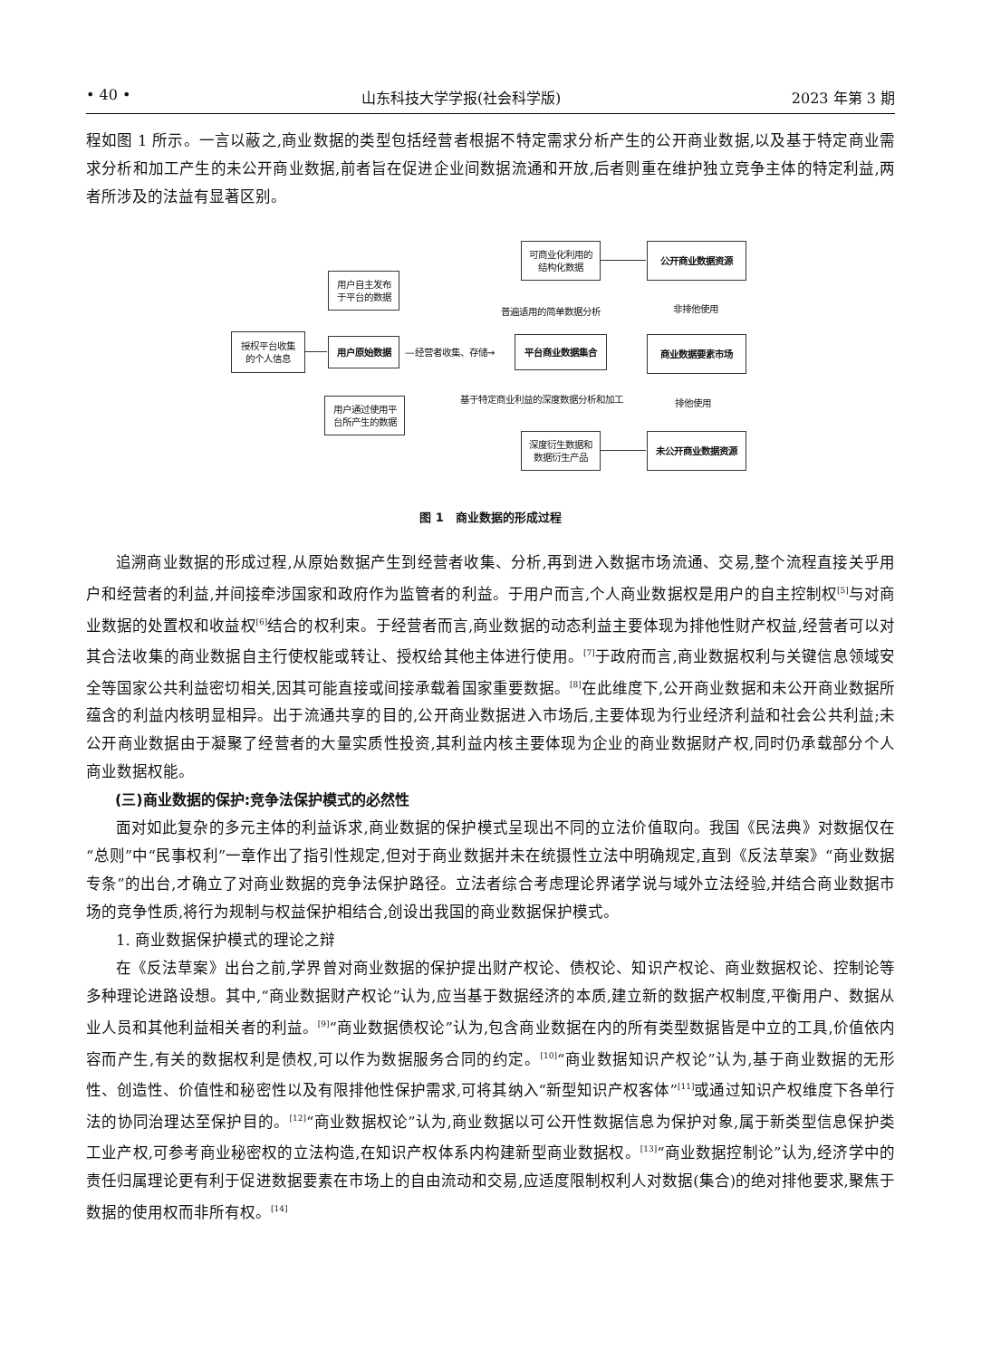• 40 • 山东科技大学学报(社会科学版) 2023 年第 3 期
程如图 1 所示。一言以蔽之,商业数据的类型包括经营者根据不特定需求分析产生的公开商业数据,以及基于特定商业需求分析和加工产生的未公开商业数据,前者旨在促进企业间数据流通和开放,后者则重在维护独立竞争主体的特定利益,两者所涉及的法益有显著区别。
授权平台收集
的个人信息
用户自主发布
于平台的数据
用户原始数据
用户通过使用平
台所产生的数据
—经营者收集、存储→
平台商业数据集合
可商业化利用的
结构化数据
普遍适用的简单数据分析
基于特定商业利益的深度数据分析和加工
深度衍生数据和
数据衍生产品
公开商业数据资源
非排他使用
商业数据要素市场
排他使用
未公开商业数据资源
图 1　商业数据的形成过程
追溯商业数据的形成过程,从原始数据产生到经营者收集、分析,再到进入数据市场流通、交易,整个流程直接关乎用户和经营者的利益,并间接牵涉国家和政府作为监管者的利益。于用户而言,个人商业数据权是用户的自主控制权<sup>[5]</sup>与对商业数据的处置权和收益权<sup>[6]</sup>结合的权利束。于经营者而言,商业数据的动态利益主要体现为排他性财产权益,经营者可以对其合法收集的商业数据自主行使权能或转让、授权给其他主体进行使用。<sup>[7]</sup>于政府而言,商业数据权利与关键信息领域安全等国家公共利益密切相关,因其可能直接或间接承载着国家重要数据。<sup>[8]</sup>在此维度下,公开商业数据和未公开商业数据所蕴含的利益内核明显相异。出于流通共享的目的,公开商业数据进入市场后,主要体现为行业经济利益和社会公共利益;未公开商业数据由于凝聚了经营者的大量实质性投资,其利益内核主要体现为企业的商业数据财产权,同时仍承载部分个人商业数据权能。
(三)商业数据的保护:竞争法保护模式的必然性
面对如此复杂的多元主体的利益诉求,商业数据的保护模式呈现出不同的立法价值取向。我国《民法典》对数据仅在“总则”中“民事权利”一章作出了指引性规定,但对于商业数据并未在统摄性立法中明确规定,直到《反法草案》“商业数据专条”的出台,才确立了对商业数据的竞争法保护路径。立法者综合考虑理论界诸学说与域外立法经验,并结合商业数据市场的竞争性质,将行为规制与权益保护相结合,创设出我国的商业数据保护模式。
1. 商业数据保护模式的理论之辩
在《反法草案》出台之前,学界曾对商业数据的保护提出财产权论、债权论、知识产权论、商业数据权论、控制论等多种理论进路设想。其中,“商业数据财产权论”认为,应当基于数据经济的本质,建立新的数据产权制度,平衡用户、数据从业人员和其他利益相关者的利益。<sup>[9]</sup>“商业数据债权论”认为,包含商业数据在内的所有类型数据皆是中立的工具,价值依内容而产生,有关的数据权利是债权,可以作为数据服务合同的约定。<sup>[10]</sup>“商业数据知识产权论”认为,基于商业数据的无形性、创造性、价值性和秘密性以及有限排他性保护需求,可将其纳入“新型知识产权客体”<sup>[11]</sup>或通过知识产权维度下各单行法的协同治理达至保护目的。<sup>[12]</sup>“商业数据权论”认为,商业数据以可公开性数据信息为保护对象,属于新类型信息保护类工业产权,可参考商业秘密权的立法构造,在知识产权体系内构建新型商业数据权。<sup>[13]</sup>“商业数据控制论”认为,经济学中的责任归属理论更有利于促进数据要素在市场上的自由流动和交易,应适度限制权利人对数据(集合)的绝对排他要求,聚焦于数据的使用权而非所有权。<sup>[14]</sup>